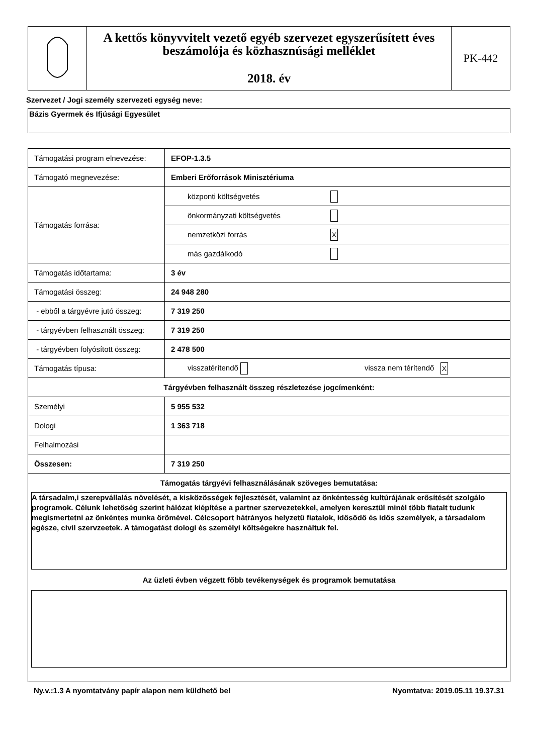| | A kettős könyvvitelt vezető egyéb szervezet egyszerűsített éves beszámolója és közhasznúsági melléklet 2018. év | PK-442 |
Szervezet / Jogi személy szervezeti egység neve:
Bázis Gyermek és Ifjúsági Egyesület
| Támogatási program elnevezése: | EFOP-1.3.5 | |
| Támogató megnevezése: | Emberi Erőforrások Minisztériuma | |
| Támogatás forrása: | központi költségvetés | |
| | önkormányzati költségvetés | |
| | nemzetközi forrás | X |
| | más gazdálkodó | |
| Támogatás időtartama: | 3 év | |
| Támogatási összeg: | 24 948 280 | |
| - ebből a tárgyévre jutó összeg: | 7 319 250 | |
| - tárgyévben felhasznált összeg: | 7 319 250 | |
| - tárgyévben folyósított összeg: | 2 478 500 | |
| Támogatás típusa: | visszatérítendő | vissza nem térítendő X |
| Tárgyévben felhasznált összeg részletezése jogcímenként: | | |
| Személyi | 5 955 532 | |
| Dologi | 1 363 718 | |
| Felhalmozási | | |
| Összesen: | 7 319 250 | |
| Támogatás tárgyévi felhasználásának szöveges bemutatása: A társadalm,i szerepvállalás növelését, a kisközösségek fejlesztését, valamint az önkéntesség kultúrájának erősítését szolgálo programok. Célunk lehetőség szerint hálózat kiépítése a partner szervezetekkel, amelyen keresztül minél több fiatalt tudunk megismertetni az önkéntes munka örömével. Célcsoport hátrányos helyzetű fiatalok, idősödő és idős személyek, a társadalom egésze, civil szervzeetek. A támogatást dologi és személyi költségekre használtuk fel. Az üzleti évben végzett főbb tevékenységek és programok bemutatása | | |
Ny.v.:1.3 A nyomtatvány papír alapon nem küldhető be! Nyomtatva: 2019.05.11 19.37.31